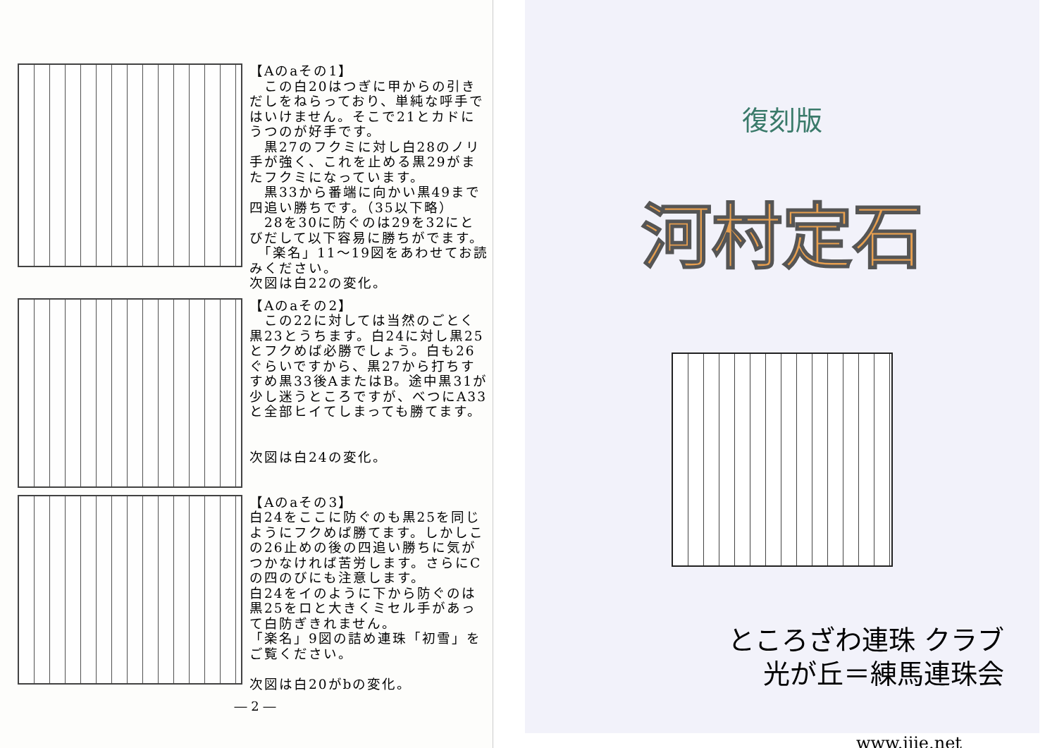【Aのaその1】
　この白20はつぎに甲からの引きだしをねらっており、単純な呼手ではいけません。そこで21とカドにうつのが好手です。
　黒27のフクミに対し白28のノリ手が強く、これを止める黒29がまたフクミになっています。
　黒33から番端に向かい黒49まで四追い勝ちです。（35以下略）
　28を30に防ぐのは29を32にとびだして以下容易に勝ちがでます。
　「楽名」11〜19図をあわせてお読みください。
次図は白22の変化。
【Aのaその2】
　この22に対しては当然のごとく黒23とうちます。白24に対し黒25とフクめば必勝でしょう。白も26ぐらいですから、黒27から打ちすすめ黒33後AまたはB。途中黒31が少し迷うところですが、べつにA33と全部ヒイてしまっても勝てます。
次図は白24の変化。
【Aのaその3】
白24をここに防ぐのも黒25を同じようにフクめば勝てます。しかしこの26止めの後の四追い勝ちに気がつかなければ苦労します。さらにCの四のびにも注意します。
白24をイのように下から防ぐのは黒25をロと大きくミセル手があって白防ぎきれません。
「楽名」9図の詰め連珠「初雪」をご覧ください。
次図は白20がbの変化。
― 2 ―
復刻版
河村定石
ところざわ連珠 クラブ
光が丘＝練馬連珠会
www.jjie.net